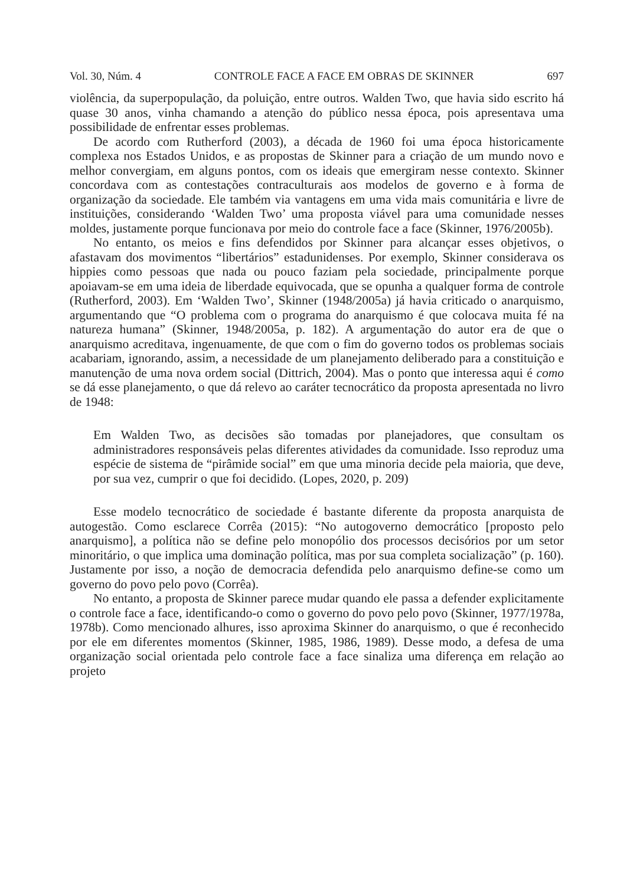Vol. 30, Núm. 4 CONTROLE FACE A FACE EM OBRAS DE SKINNER 697
violência, da superpopulação, da poluição, entre outros. Walden Two, que havia sido escrito há quase 30 anos, vinha chamando a atenção do público nessa época, pois apresentava uma possibilidade de enfrentar esses problemas.
De acordo com Rutherford (2003), a década de 1960 foi uma época historicamente complexa nos Estados Unidos, e as propostas de Skinner para a criação de um mundo novo e melhor convergiam, em alguns pontos, com os ideais que emergiram nesse contexto. Skinner concordava com as contestações contraculturais aos modelos de governo e à forma de organização da sociedade. Ele também via vantagens em uma vida mais comunitária e livre de instituições, considerando ‘Walden Two’ uma proposta viável para uma comunidade nesses moldes, justamente porque funcionava por meio do controle face a face (Skinner, 1976/2005b).
No entanto, os meios e fins defendidos por Skinner para alcançar esses objetivos, o afastavam dos movimentos “libertários” estadunidenses. Por exemplo, Skinner considerava os hippies como pessoas que nada ou pouco faziam pela sociedade, principalmente porque apoiavam-se em uma ideia de liberdade equivocada, que se opunha a qualquer forma de controle (Rutherford, 2003). Em ‘Walden Two’, Skinner (1948/2005a) já havia criticado o anarquismo, argumentando que “O problema com o programa do anarquismo é que colocava muita fé na natureza humana” (Skinner, 1948/2005a, p. 182). A argumentação do autor era de que o anarquismo acreditava, ingenuamente, de que com o fim do governo todos os problemas sociais acabariam, ignorando, assim, a necessidade de um planejamento deliberado para a constituição e manutenção de uma nova ordem social (Dittrich, 2004). Mas o ponto que interessa aqui é como se dá esse planejamento, o que dá relevo ao caráter tecnocrático da proposta apresentada no livro de 1948:
Em Walden Two, as decisões são tomadas por planejadores, que consultam os administradores responsáveis pelas diferentes atividades da comunidade. Isso reproduz uma espécie de sistema de “pirâmide social” em que uma minoria decide pela maioria, que deve, por sua vez, cumprir o que foi decidido. (Lopes, 2020, p. 209)
Esse modelo tecnocrático de sociedade é bastante diferente da proposta anarquista de autogestão. Como esclarece Corrêa (2015): “No autogoverno democrático [proposto pelo anarquismo], a política não se define pelo monopólio dos processos decisórios por um setor minoritário, o que implica uma dominação política, mas por sua completa socialização” (p. 160). Justamente por isso, a noção de democracia defendida pelo anarquismo define-se como um governo do povo pelo povo (Corrêa).
No entanto, a proposta de Skinner parece mudar quando ele passa a defender explicitamente o controle face a face, identificando-o como o governo do povo pelo povo (Skinner, 1977/1978a, 1978b). Como mencionado alhures, isso aproxima Skinner do anarquismo, o que é reconhecido por ele em diferentes momentos (Skinner, 1985, 1986, 1989). Desse modo, a defesa de uma organização social orientada pelo controle face a face sinaliza uma diferença em relação ao projeto